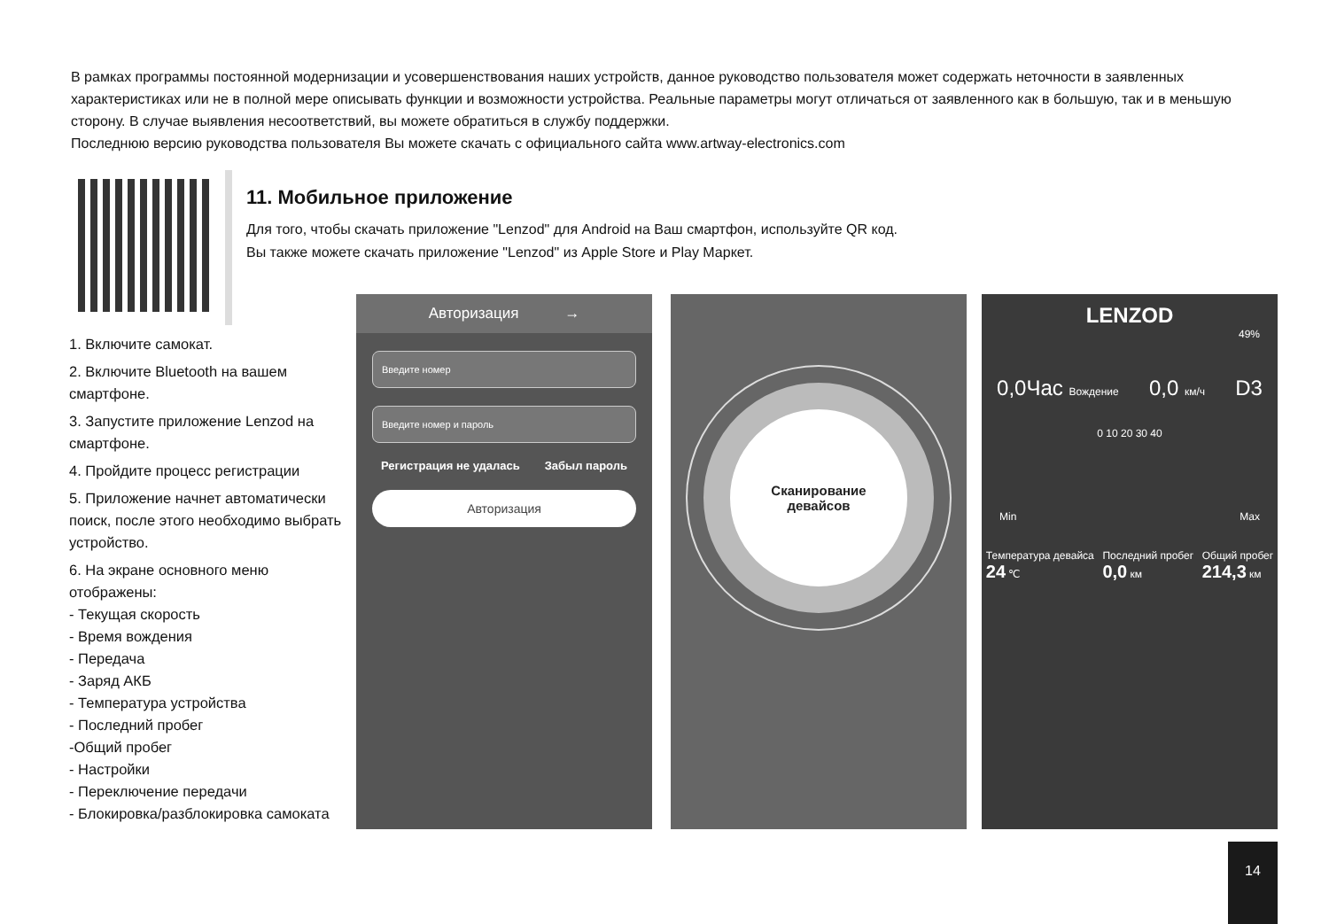В рамках программы постоянной модернизации и усовершенствования наших устройств, данное руководство пользователя может содержать неточности в заявленных характеристиках или не в полной мере описывать функции и возможности устройства. Реальные параметры могут отличаться от заявленного как в большую, так и в меньшую сторону. В случае выявления несоответствий, вы можете обратиться в службу поддержки.
Последнюю версию руководства пользователя Вы можете скачать с официального сайта www.artway-electronics.com
11. Мобильное приложение
Для того, чтобы скачать приложение "Lenzod" для Android на Ваш смартфон, используйте QR код.
Вы также можете скачать приложение "Lenzod" из Apple Store и Play Маркет.
1. Включите самокат.
2. Включите Bluetooth на вашем смартфоне.
3. Запустите приложение Lenzod на смартфоне.
4. Пройдите процесс регистрации
5. Приложение начнет автоматически поиск, после этого необходимо выбрать устройство.
6. На экране основного меню отображены:
- Текущая скорость
- Время вождения
- Передача
- Заряд АКБ
- Температура устройства
- Последний пробег
-Общий пробег
- Настройки
- Переключение передачи
- Блокировка/разблокировка самоката
Авторизация →
Введите номер
Введите номер и пароль
Регистрация не удалась Забыл пароль
Авторизация
Сканирование
девайсов
LENZOD
49%
0,0Час Вождение 0,0 км/ч D3
0 10 20 30 40
Min Max
Температура девайса
24 ℃ Последний пробег
0,0 км Общий пробег
214,3 км
14